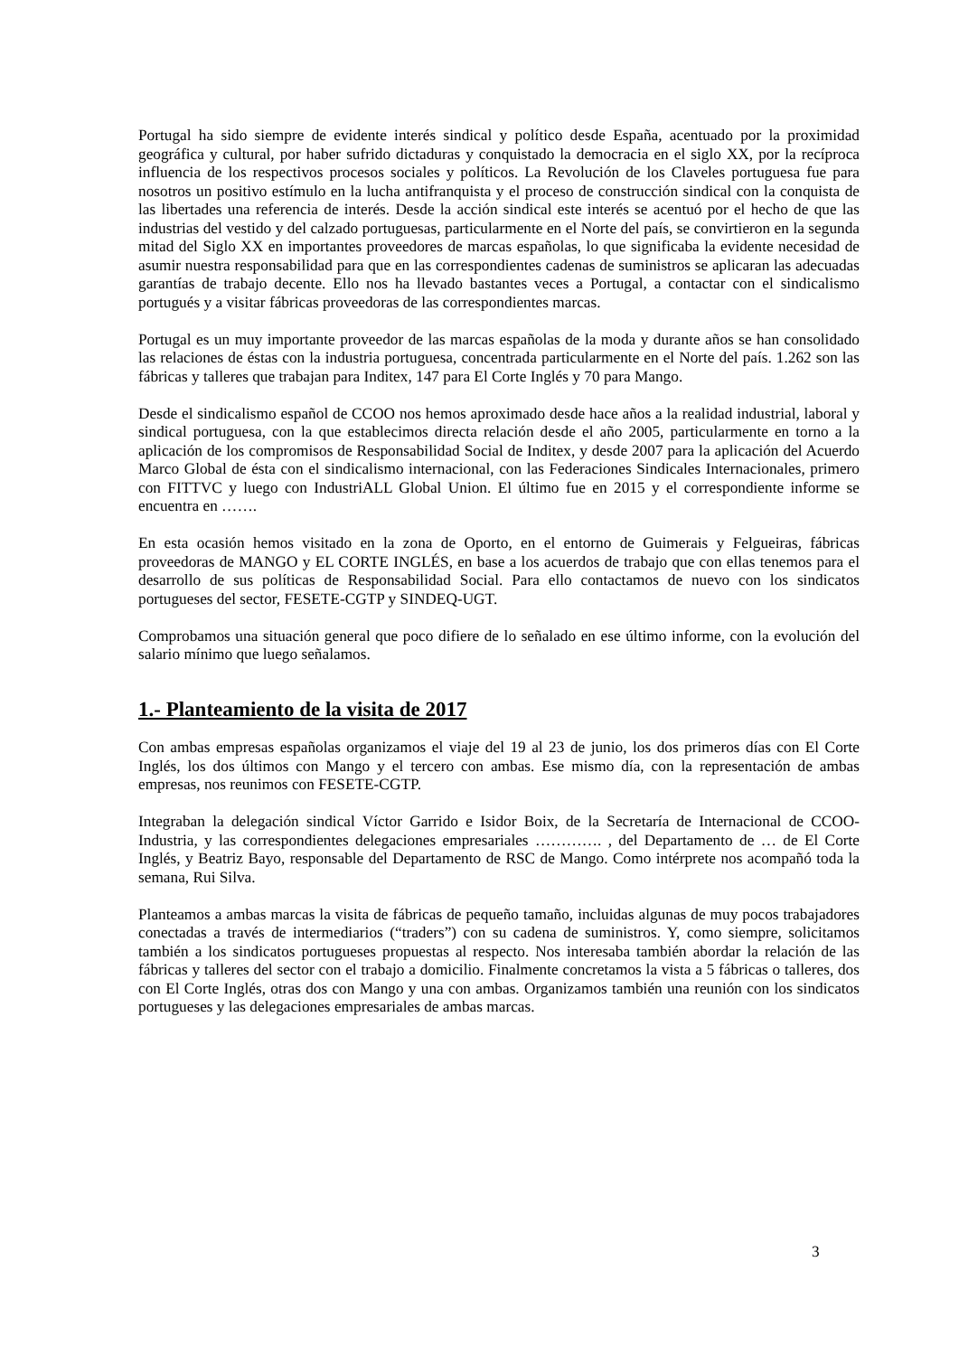Portugal ha sido siempre de evidente interés sindical y político desde España, acentuado por la proximidad geográfica y cultural, por haber sufrido dictaduras y conquistado la democracia en el siglo XX, por la recíproca influencia de los respectivos procesos sociales y políticos. La Revolución de los Claveles portuguesa fue para nosotros un positivo estímulo en la lucha antifranquista y el proceso de construcción sindical con la conquista de las libertades una referencia de interés. Desde la acción sindical este interés se acentuó por el hecho de que las industrias del vestido y del calzado portuguesas, particularmente en el Norte del país, se convirtieron en la segunda mitad del Siglo XX en importantes proveedores de marcas españolas, lo que significaba la evidente necesidad de asumir nuestra responsabilidad para que en las correspondientes cadenas de suministros se aplicaran las adecuadas garantías de trabajo decente. Ello nos ha llevado bastantes veces a Portugal, a contactar con el sindicalismo portugués y a visitar fábricas proveedoras de las correspondientes marcas.
Portugal es un muy importante proveedor de las marcas españolas de la moda y durante años se han consolidado las relaciones de éstas con la industria portuguesa, concentrada particularmente en el Norte del país. 1.262 son las fábricas y talleres que trabajan para Inditex, 147 para El Corte Inglés y 70 para Mango.
Desde el sindicalismo español de CCOO nos hemos aproximado desde hace años a la realidad industrial, laboral y sindical portuguesa, con la que establecimos directa relación desde el año 2005, particularmente en torno a la aplicación de los compromisos de Responsabilidad Social de Inditex, y desde 2007 para la aplicación del Acuerdo Marco Global de ésta con el sindicalismo internacional, con las Federaciones Sindicales Internacionales, primero con FITTVC y luego con IndustriALL Global Union. El último fue en 2015 y el correspondiente informe se encuentra en …….
En esta ocasión hemos visitado en la zona de Oporto, en el entorno de Guimerais y Felgueiras, fábricas proveedoras de MANGO y EL CORTE INGLÉS, en base a los acuerdos de trabajo que con ellas tenemos para el desarrollo de sus políticas de Responsabilidad Social. Para ello contactamos de nuevo con los sindicatos portugueses del sector, FESETE-CGTP y SINDEQ-UGT.
Comprobamos una situación general que poco difiere de lo señalado en ese último informe, con la evolución del salario mínimo que luego señalamos.
1.- Planteamiento de la visita de 2017
Con ambas empresas españolas organizamos el viaje del 19 al 23 de junio, los dos primeros días con El Corte Inglés, los dos últimos con Mango y el tercero con ambas. Ese mismo día, con la representación de ambas empresas, nos reunimos con FESETE-CGTP.
Integraban la delegación sindical Víctor Garrido e Isidor Boix, de la Secretaría de Internacional de CCOO-Industria, y las correspondientes delegaciones empresariales …………. , del Departamento de … de El Corte Inglés, y Beatriz Bayo, responsable del Departamento de RSC de Mango. Como intérprete nos acompañó toda la semana, Rui Silva.
Planteamos a ambas marcas la visita de fábricas de pequeño tamaño, incluidas algunas de muy pocos trabajadores conectadas a través de intermediarios (“traders”) con su cadena de suministros. Y, como siempre, solicitamos también a los sindicatos portugueses propuestas al respecto. Nos interesaba también abordar la relación de las fábricas y talleres del sector con el trabajo a domicilio. Finalmente concretamos la vista a 5 fábricas o talleres, dos con El Corte Inglés, otras dos con Mango y una con ambas. Organizamos también una reunión con los sindicatos portugueses y las delegaciones empresariales de ambas marcas.
3